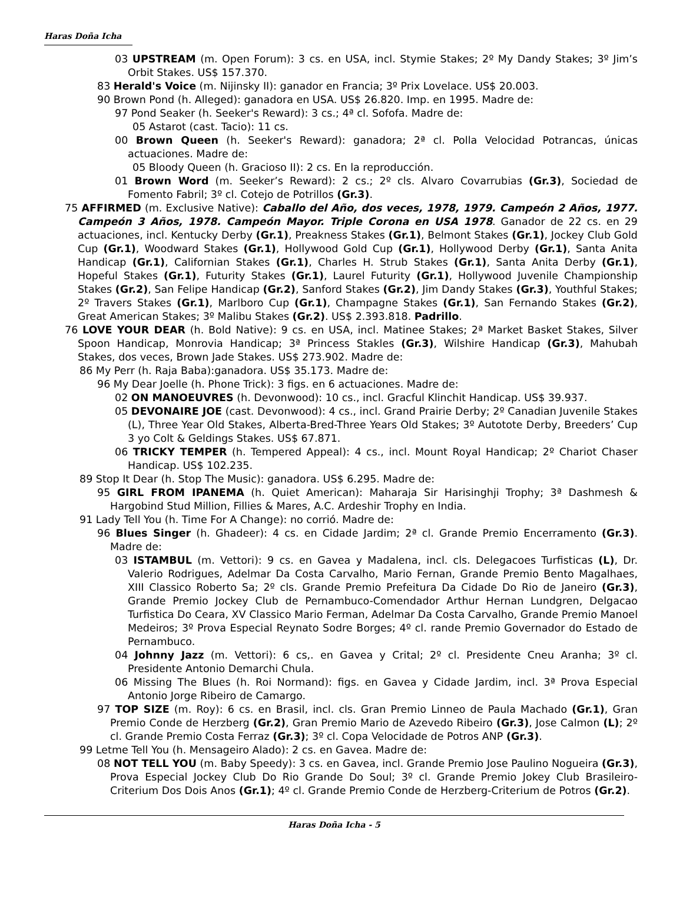Haras Doña Icha
03 UPSTREAM (m. Open Forum): 3 cs. en USA, incl. Stymie Stakes; 2º My Dandy Stakes; 3º Jim’s Orbit Stakes. US$ 157.370.
83 Herald's Voice (m. Nijinsky II): ganador en Francia; 3º Prix Lovelace. US$ 20.003.
90 Brown Pond (h. Alleged): ganadora en USA. US$ 26.820. Imp. en 1995. Madre de:
97 Pond Seaker (h. Seeker's Reward): 3 cs.; 4ª cl. Sofofa. Madre de:
05 Astarot (cast. Tacio): 11 cs.
00 Brown Queen (h. Seeker's Reward): ganadora; 2ª cl. Polla Velocidad Potrancas, únicas actuaciones. Madre de:
05 Bloody Queen (h. Gracioso II): 2 cs. En la reproducción.
01 Brown Word (m. Seeker’s Reward): 2 cs.; 2º cls. Alvaro Covarrubias (Gr.3), Sociedad de Fomento Fabril; 3º cl. Cotejo de Potrillos (Gr.3).
75 AFFIRMED (m. Exclusive Native): Caballo del Año, dos veces, 1978, 1979. Campeón 2 Años, 1977. Campeón 3 Años, 1978. Campeón Mayor. Triple Corona en USA 1978. Ganador de 22 cs. en 29 actuaciones, incl. Kentucky Derby (Gr.1), Preakness Stakes (Gr.1), Belmont Stakes (Gr.1), Jockey Club Gold Cup (Gr.1), Woodward Stakes (Gr.1), Hollywood Gold Cup (Gr.1), Hollywood Derby (Gr.1), Santa Anita Handicap (Gr.1), Californian Stakes (Gr.1), Charles H. Strub Stakes (Gr.1), Santa Anita Derby (Gr.1), Hopeful Stakes (Gr.1), Futurity Stakes (Gr.1), Laurel Futurity (Gr.1), Hollywood Juvenile Championship Stakes (Gr.2), San Felipe Handicap (Gr.2), Sanford Stakes (Gr.2), Jim Dandy Stakes (Gr.3), Youthful Stakes; 2º Travers Stakes (Gr.1), Marlboro Cup (Gr.1), Champagne Stakes (Gr.1), San Fernando Stakes (Gr.2), Great American Stakes; 3º Malibu Stakes (Gr.2). US$ 2.393.818. Padrillo.
76 LOVE YOUR DEAR (h. Bold Native): 9 cs. en USA, incl. Matinee Stakes; 2ª Market Basket Stakes, Silver Spoon Handicap, Monrovia Handicap; 3ª Princess Stakles (Gr.3), Wilshire Handicap (Gr.3), Mahubah Stakes, dos veces, Brown Jade Stakes. US$ 273.902. Madre de:
86 My Perr (h. Raja Baba):ganadora. US$ 35.173. Madre de:
96 My Dear Joelle (h. Phone Trick): 3 figs. en 6 actuaciones. Madre de:
02 ON MANOEUVRES (h. Devonwood): 10 cs., incl. Gracful Klinchit Handicap. US$ 39.937.
05 DEVONAIRE JOE (cast. Devonwood): 4 cs., incl. Grand Prairie Derby; 2º Canadian Juvenile Stakes (L), Three Year Old Stakes, Alberta-Bred-Three Years Old Stakes; 3º Autotote Derby, Breeders’ Cup 3 yo Colt & Geldings Stakes. US$ 67.871.
06 TRICKY TEMPER (h. Tempered Appeal): 4 cs., incl. Mount Royal Handicap; 2º Chariot Chaser Handicap. US$ 102.235.
89 Stop It Dear (h. Stop The Music): ganadora. US$ 6.295. Madre de:
95 GIRL FROM IPANEMA (h. Quiet American): Maharaja Sir Harisinghji Trophy; 3ª Dashmesh & Hargobind Stud Million, Fillies & Mares, A.C. Ardeshir Trophy en India.
91 Lady Tell You (h. Time For A Change): no corrió. Madre de:
96 Blues Singer (h. Ghadeer): 4 cs. en Cidade Jardim; 2ª cl. Grande Premio Encerramento (Gr.3). Madre de:
03 ISTAMBUL (m. Vettori): 9 cs. en Gavea y Madalena, incl. cls. Delegacoes Turfisticas (L), Dr. Valerio Rodrigues, Adelmar Da Costa Carvalho, Mario Fernan, Grande Premio Bento Magalhaes, XIII Classico Roberto Sa; 2º cls. Grande Premio Prefeitura Da Cidade Do Rio de Janeiro (Gr.3), Grande Premio Jockey Club de Pernambuco-Comendador Arthur Hernan Lundgren, Delgacao Turfistica Do Ceara, XV Classico Mario Ferman, Adelmar Da Costa Carvalho, Grande Premio Manoel Medeiros; 3º Prova Especial Reynato Sodre Borges; 4º cl. rande Premio Governador do Estado de Pernambuco.
04 Johnny Jazz (m. Vettori): 6 cs,. en Gavea y Crital; 2º cl. Presidente Cneu Aranha; 3º cl. Presidente Antonio Demarchi Chula.
06 Missing The Blues (h. Roi Normand): figs. en Gavea y Cidade Jardim, incl. 3ª Prova Especial Antonio Jorge Ribeiro de Camargo.
97 TOP SIZE (m. Roy): 6 cs. en Brasil, incl. cls. Gran Premio Linneo de Paula Machado (Gr.1), Gran Premio Conde de Herzberg (Gr.2), Gran Premio Mario de Azevedo Ribeiro (Gr.3), Jose Calmon (L); 2º cl. Grande Premio Costa Ferraz (Gr.3); 3º cl. Copa Velocidade de Potros ANP (Gr.3).
99 Letme Tell You (h. Mensageiro Alado): 2 cs. en Gavea. Madre de:
08 NOT TELL YOU (m. Baby Speedy): 3 cs. en Gavea, incl. Grande Premio Jose Paulino Nogueira (Gr.3), Prova Especial Jockey Club Do Rio Grande Do Soul; 3º cl. Grande Premio Jokey Club Brasileiro-Criterium Dos Dois Anos (Gr.1); 4º cl. Grande Premio Conde de Herzberg-Criterium de Potros (Gr.2).
Haras Doña Icha - 5